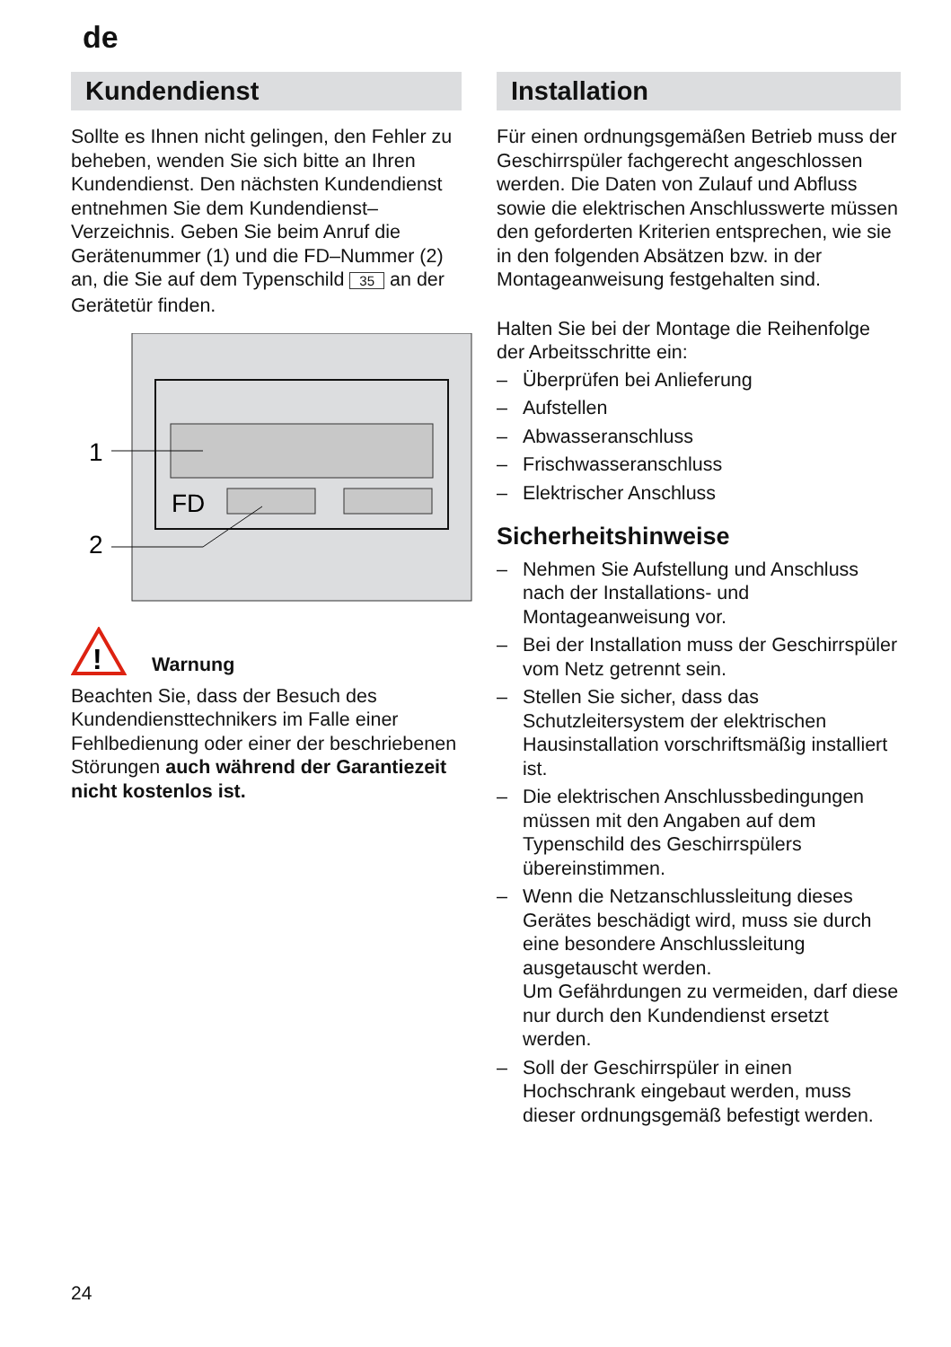de
Kundendienst
Sollte es Ihnen nicht gelingen, den Fehler zu beheben, wenden Sie sich bitte an Ihren Kundendienst. Den nächsten Kundendienst entnehmen Sie dem Kundendienst–Verzeichnis. Geben Sie beim Anruf die Gerätenummer (1) und die FD–Nummer (2) an, die Sie auf dem Typenschild 35 an der Gerätetür finden.
FD
1
2
!
Warnung
Beachten Sie, dass der Besuch des Kundendiensttechnikers im Falle einer Fehlbedienung oder einer der beschriebenen Störungen auch während der Garantiezeit nicht kostenlos ist.
Installation
Für einen ordnungsgemäßen Betrieb muss der Geschirrspüler fachgerecht angeschlossen werden. Die Daten von Zulauf und Abfluss sowie die elektrischen Anschlusswerte müssen den geforderten Kriterien entsprechen, wie sie in den folgenden Absätzen bzw. in der Montageanweisung festgehalten sind.
Halten Sie bei der Montage die Reihenfolge der Arbeitsschritte ein:
– Überprüfen bei Anlieferung
– Aufstellen
– Abwasseranschluss
– Frischwasseranschluss
– Elektrischer Anschluss
Sicherheitshinweise
– Nehmen Sie Aufstellung und Anschluss nach der Installations- und Montageanweisung vor.
– Bei der Installation muss der Geschirrspüler vom Netz getrennt sein.
– Stellen Sie sicher, dass das Schutzleitersystem der elektrischen Hausinstallation vorschriftsmäßig installiert ist.
– Die elektrischen Anschlussbedingungen müssen mit den Angaben auf dem Typenschild des Geschirrspülers übereinstimmen.
– Wenn die Netzanschlussleitung dieses Gerätes beschädigt wird, muss sie durch eine besondere Anschlussleitung ausgetauscht werden.
Um Gefährdungen zu vermeiden, darf diese nur durch den Kundendienst ersetzt werden.
– Soll der Geschirrspüler in einen Hochschrank eingebaut werden, muss dieser ordnungsgemäß befestigt werden.
24